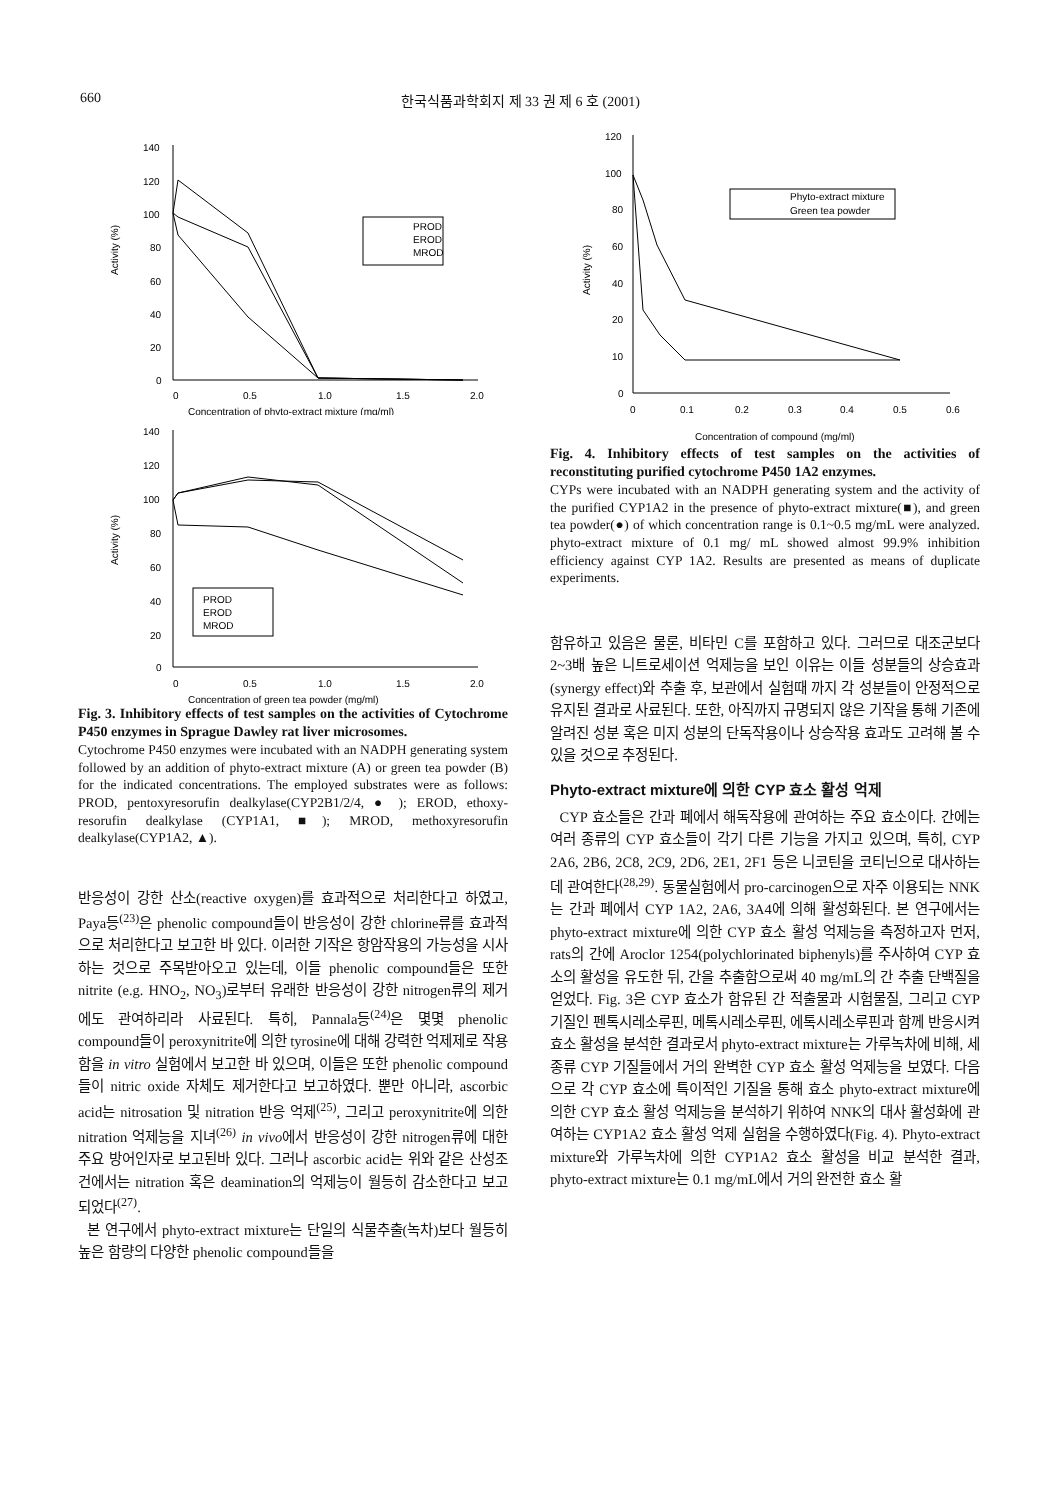660 한국식품과학회지 제 33 권 제 6 호 (2001)
140
120
100
80
60
40
20
0
0
0.5
1.0
1.5
2.0
Concentration of phyto-extract mixture (mg/ml)
Activity (%)
PROD
EROD
MROD
140
120
100
80
60
40
20
0
0
0.5
1.0
1.5
2.0
Concentration of green tea powder (mg/ml)
Activity (%)
PROD
EROD
MROD
Fig. 3. Inhibitory effects of test samples on the activities of Cytochrome P450 enzymes in Sprague Dawley rat liver microsomes.
Cytochrome P450 enzymes were incubated with an NADPH generating system followed by an addition of phyto-extract mixture (A) or green tea powder (B) for the indicated concentrations. The employed substrates were as follows: PROD, pentoxyresorufin dealkylase(CYP2B1/2/4, ● ); EROD, ethoxy-resorufin dealkylase (CYP1A1, ■); MROD, methoxyresorufin dealkylase(CYP1A2, ▲).
반응성이 강한 산소(reactive oxygen)를 효과적으로 처리한다고 하였고, Paya등<sup>(23)</sup>은 phenolic compound들이 반응성이 강한 chlorine류를 효과적으로 처리한다고 보고한 바 있다. 이러한 기작은 항암작용의 가능성을 시사하는 것으로 주목받아오고 있는데, 이들 phenolic compound들은 또한 nitrite (e.g. HNO<sub>2</sub>, NO<sub>3</sub>)로부터 유래한 반응성이 강한 nitrogen류의 제거에도 관여하리라 사료된다. 특히, Pannala등<sup>(24)</sup>은 몇몇 phenolic compound들이 peroxynitrite에 의한 tyrosine에 대해 강력한 억제제로 작용함을 in vitro 실험에서 보고한 바 있으며, 이들은 또한 phenolic compound들이 nitric oxide 자체도 제거한다고 보고하였다. 뿐만 아니라, ascorbic acid는 nitrosation 및 nitration 반응 억제<sup>(25)</sup>, 그리고 peroxynitrite에 의한 nitration 억제능을 지녀<sup>(26)</sup> in vivo에서 반응성이 강한 nitrogen류에 대한 주요 방어인자로 보고된바 있다. 그러나 ascorbic acid는 위와 같은 산성조건에서는 nitration 혹은 deamination의 억제능이 월등히 감소한다고 보고되었다<sup>(27)</sup>.
본 연구에서 phyto-extract mixture는 단일의 식물추출(녹차)보다 월등히 높은 함량의 다양한 phenolic compound들을
120
100
80
60
40
20
10
0
0
0.1
0.2
0.3
0.4
0.5
0.6
Concentration of compound (mg/ml)
Activity (%)
Phyto-extract mixture
Green tea powder
Fig. 4. Inhibitory effects of test samples on the activities of reconstituting purified cytochrome P450 1A2 enzymes.
CYPs were incubated with an NADPH generating system and the activity of the purified CYP1A2 in the presence of phyto-extract mixture(■), and green tea powder(●) of which concentration range is 0.1~0.5 mg/mL were analyzed. phyto-extract mixture of 0.1 mg/ mL showed almost 99.9% inhibition efficiency against CYP 1A2. Results are presented as means of duplicate experiments.
함유하고 있음은 물론, 비타민 C를 포함하고 있다. 그러므로 대조군보다 2~3배 높은 니트로세이션 억제능을 보인 이유는 이들 성분들의 상승효과(synergy effect)와 추출 후, 보관에서 실험때 까지 각 성분들이 안정적으로 유지된 결과로 사료된다. 또한, 아직까지 규명되지 않은 기작을 통해 기존에 알려진 성분 혹은 미지 성분의 단독작용이나 상승작용 효과도 고려해 볼 수 있을 것으로 추정된다.
Phyto-extract mixture에 의한 CYP 효소 활성 억제
CYP 효소들은 간과 폐에서 해독작용에 관여하는 주요 효소이다. 간에는 여러 종류의 CYP 효소들이 각기 다른 기능을 가지고 있으며, 특히, CYP 2A6, 2B6, 2C8, 2C9, 2D6, 2E1, 2F1 등은 니코틴을 코티닌으로 대사하는데 관여한다<sup>(28,29)</sup>. 동물실험에서 pro-carcinogen으로 자주 이용되는 NNK는 간과 폐에서 CYP 1A2, 2A6, 3A4에 의해 활성화된다. 본 연구에서는 phyto-extract mixture에 의한 CYP 효소 활성 억제능을 측정하고자 먼저, rats의 간에 Aroclor 1254(polychlorinated biphenyls)를 주사하여 CYP 효소의 활성을 유도한 뒤, 간을 추출함으로써 40 mg/mL의 간 추출 단백질을 얻었다. Fig. 3은 CYP 효소가 함유된 간 적출물과 시험물질, 그리고 CYP 기질인 펜톡시레소루핀, 메톡시레소루핀, 에톡시레소루핀과 함께 반응시켜 효소 활성을 분석한 결과로서 phyto-extract mixture는 가루녹차에 비해, 세 종류 CYP 기질들에서 거의 완벽한 CYP 효소 활성 억제능을 보였다. 다음으로 각 CYP 효소에 특이적인 기질을 통해 효소 phyto-extract mixture에 의한 CYP 효소 활성 억제능을 분석하기 위하여 NNK의 대사 활성화에 관여하는 CYP1A2 효소 활성 억제 실험을 수행하였다(Fig. 4). Phyto-extract mixture와 가루녹차에 의한 CYP1A2 효소 활성을 비교 분석한 결과, phyto-extract mixture는 0.1 mg/mL에서 거의 완전한 효소 활